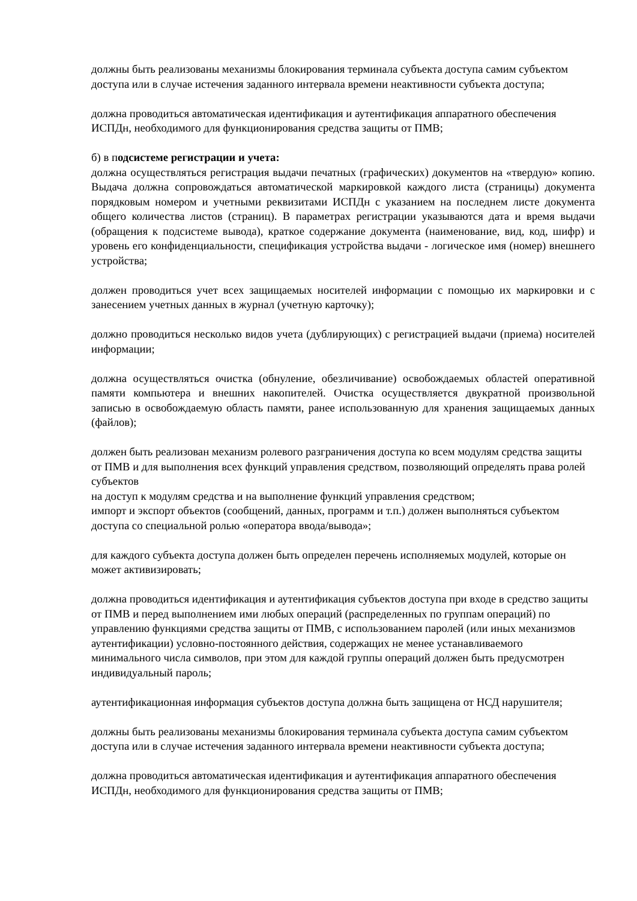должны быть реализованы механизмы блокирования терминала субъекта доступа самим субъектом доступа или в случае истечения заданного интервала времени неактивности субъекта доступа;
должна проводиться автоматическая идентификация и аутентификация аппаратного обеспечения ИСПДн, необходимого для функционирования средства защиты от ПМВ;
б) в подсистеме регистрации и учета:
должна осуществляться регистрация выдачи печатных (графических) документов на «твердую» копию. Выдача должна сопровождаться автоматической маркировкой каждого листа (страницы) документа порядковым номером и учетными реквизитами ИСПДн с указанием на последнем листе документа общего количества листов (страниц). В параметрах регистрации указываются дата и время выдачи (обращения к подсистеме вывода), краткое содержание документа (наименование, вид, код, шифр) и уровень его конфиденциальности, спецификация устройства выдачи - логическое имя (номер) внешнего устройства;
должен проводиться учет всех защищаемых носителей информации с помощью их маркировки и с занесением учетных данных в журнал (учетную карточку);
должно проводиться несколько видов учета (дублирующих) с регистрацией выдачи (приема) носителей информации;
должна осуществляться очистка (обнуление, обезличивание) освобождаемых областей оперативной памяти компьютера и внешних накопителей. Очистка осуществляется двукратной произвольной записью в освобождаемую область памяти, ранее использованную для хранения защищаемых данных (файлов);
должен быть реализован механизм ролевого разграничения доступа ко всем модулям средства защиты от ПМВ и для выполнения всех функций управления средством, позволяющий определять права ролей субъектов
на доступ к модулям средства и на выполнение функций управления средством;
импорт и экспорт объектов (сообщений, данных, программ и т.п.) должен выполняться субъектом доступа со специальной ролью «оператора ввода/вывода»;
для каждого субъекта доступа должен быть определен перечень исполняемых модулей, которые он может активизировать;
должна проводиться идентификация и аутентификация субъектов доступа при входе в средство защиты от ПМВ и перед выполнением ими любых операций (распределенных по группам операций) по управлению функциями средства защиты от ПМВ, с использованием паролей (или иных механизмов аутентификации) условно-постоянного действия, содержащих не менее устанавливаемого минимального числа символов, при этом для каждой группы операций должен быть предусмотрен индивидуальный пароль;
аутентификационная информация субъектов доступа должна быть защищена от НСД нарушителя;
должны быть реализованы механизмы блокирования терминала субъекта доступа самим субъектом доступа или в случае истечения заданного интервала времени неактивности субъекта доступа;
должна проводиться автоматическая идентификация и аутентификация аппаратного обеспечения ИСПДн, необходимого для функционирования средства защиты от ПМВ;